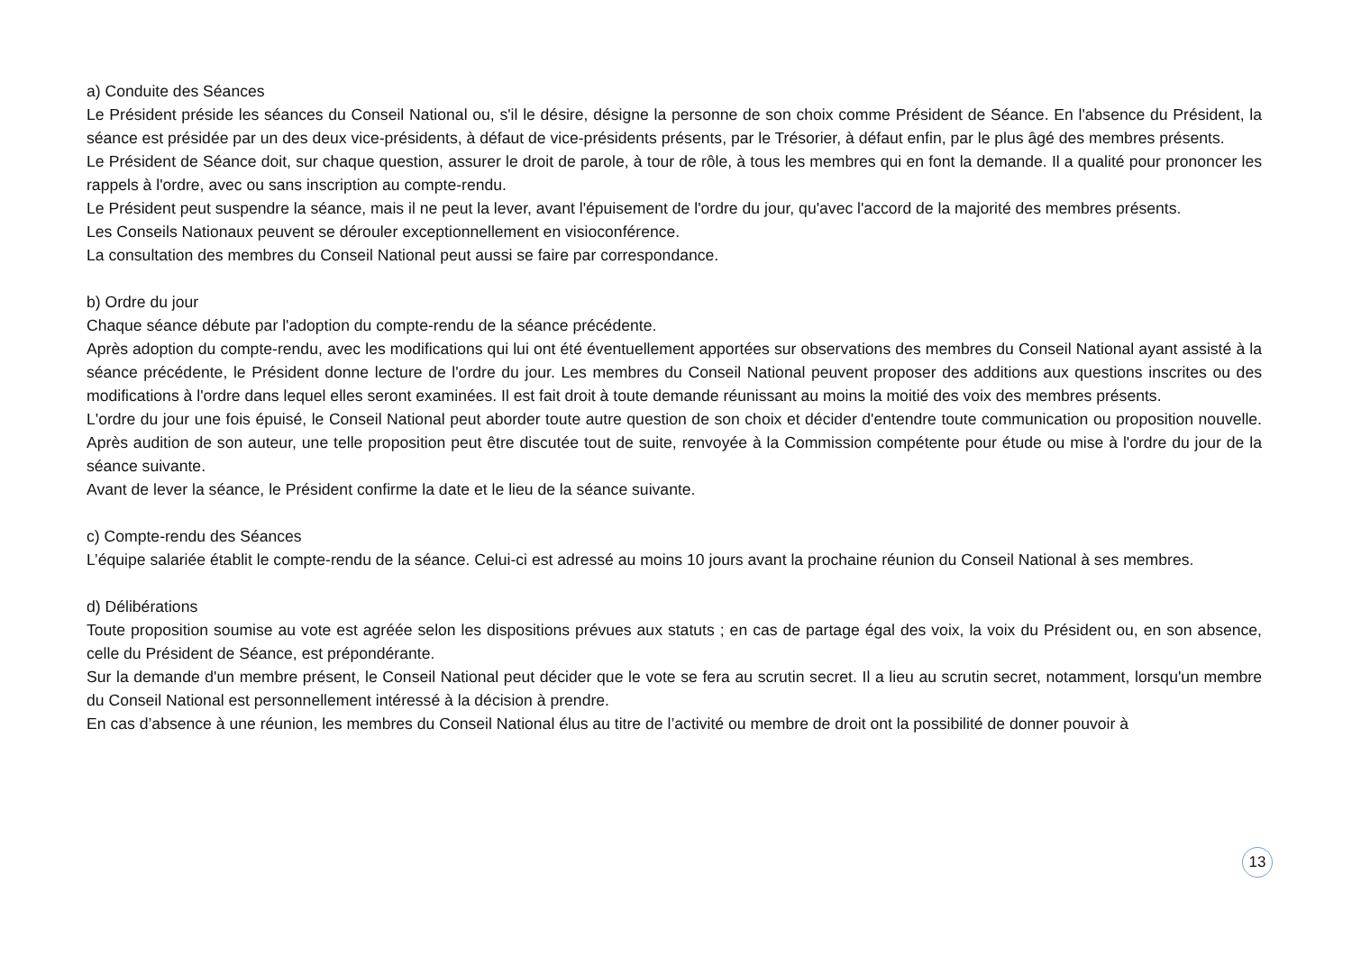a) Conduite des Séances
Le Président préside les séances du Conseil National ou, s'il le désire, désigne la personne de son choix comme Président de Séance. En l'absence du Président, la séance est présidée par un des deux vice-présidents, à défaut de vice-présidents présents, par le Trésorier, à défaut enfin, par le plus âgé des membres présents.
Le Président de Séance doit, sur chaque question, assurer le droit de parole, à tour de rôle, à tous les membres qui en font la demande. Il a qualité pour prononcer les rappels à l'ordre, avec ou sans inscription au compte-rendu.
Le Président peut suspendre la séance, mais il ne peut la lever, avant l'épuisement de l'ordre du jour, qu'avec l'accord de la majorité des membres présents.
Les Conseils Nationaux peuvent se dérouler exceptionnellement en visioconférence.
La consultation des membres du Conseil National peut aussi se faire par correspondance.
b) Ordre du jour
Chaque séance débute par l'adoption du compte-rendu de la séance précédente.
Après adoption du compte-rendu, avec les modifications qui lui ont été éventuellement apportées sur observations des membres du Conseil National ayant assisté à la séance précédente, le Président donne lecture de l'ordre du jour. Les membres du Conseil National peuvent proposer des additions aux questions inscrites ou des modifications à l'ordre dans lequel elles seront examinées. Il est fait droit à toute demande réunissant au moins la moitié des voix des membres présents.
L'ordre du jour une fois épuisé, le Conseil National peut aborder toute autre question de son choix et décider d'entendre toute communication ou proposition nouvelle. Après audition de son auteur, une telle proposition peut être discutée tout de suite, renvoyée à la Commission compétente pour étude ou mise à l'ordre du jour de la séance suivante.
Avant de lever la séance, le Président confirme la date et le lieu de la séance suivante.
c) Compte-rendu des Séances
L’équipe salariée établit le compte-rendu de la séance. Celui-ci est adressé au moins 10 jours avant la prochaine réunion du Conseil National à ses membres.
d) Délibérations
Toute proposition soumise au vote est agréée selon les dispositions prévues aux statuts ; en cas de partage égal des voix, la voix du Président ou, en son absence, celle du Président de Séance, est prépondérante.
Sur la demande d'un membre présent, le Conseil National peut décider que le vote se fera au scrutin secret. Il a lieu au scrutin secret, notamment, lorsqu'un membre du Conseil National est personnellement intéressé à la décision à prendre.
En cas d’absence à une réunion, les membres du Conseil National élus au titre de l’activité ou membre de droit ont la possibilité de donner pouvoir à
13